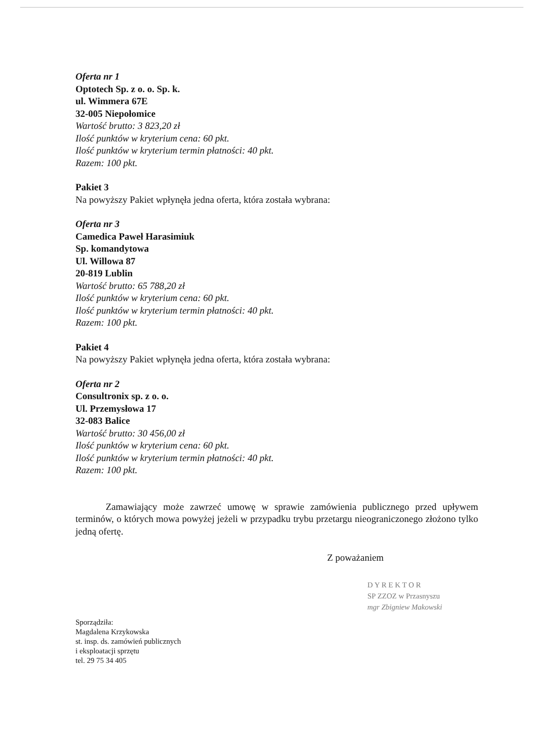Oferta nr 1
Optotech Sp. z o. o. Sp. k.
ul. Wimmera 67E
32-005 Niepołomice
Wartość brutto: 3 823,20 zł
Ilość punktów w kryterium cena: 60 pkt.
Ilość punktów w kryterium termin płatności: 40 pkt.
Razem: 100 pkt.
Pakiet 3
Na powyższy Pakiet wpłynęła jedna oferta, która została wybrana:
Oferta nr 3
Camedica Paweł Harasimiuk
Sp. komandytowa
Ul. Willowa 87
20-819 Lublin
Wartość brutto: 65 788,20 zł
Ilość punktów w kryterium cena: 60 pkt.
Ilość punktów w kryterium termin płatności: 40 pkt.
Razem: 100 pkt.
Pakiet 4
Na powyższy Pakiet wpłynęła jedna oferta, która została wybrana:
Oferta nr 2
Consultronix sp. z o. o.
Ul. Przemysłowa 17
32-083 Balice
Wartość brutto: 30 456,00 zł
Ilość punktów w kryterium cena: 60 pkt.
Ilość punktów w kryterium termin płatności: 40 pkt.
Razem: 100 pkt.
Zamawiający może zawrzeć umowę w sprawie zamówienia publicznego przed upływem terminów, o których mowa powyżej jeżeli w przypadku trybu przetargu nieograniczonego złożono tylko jedną ofertę.
Z poważaniem
D Y R E K T O R
SP ZZOZ w Przasnyszu
mgr Zbigniew Makowski
Sporządziła:
Magdalena Krzykowska
st. insp. ds. zamówień publicznych
i eksploatacji sprzętu
tel. 29 75 34 405